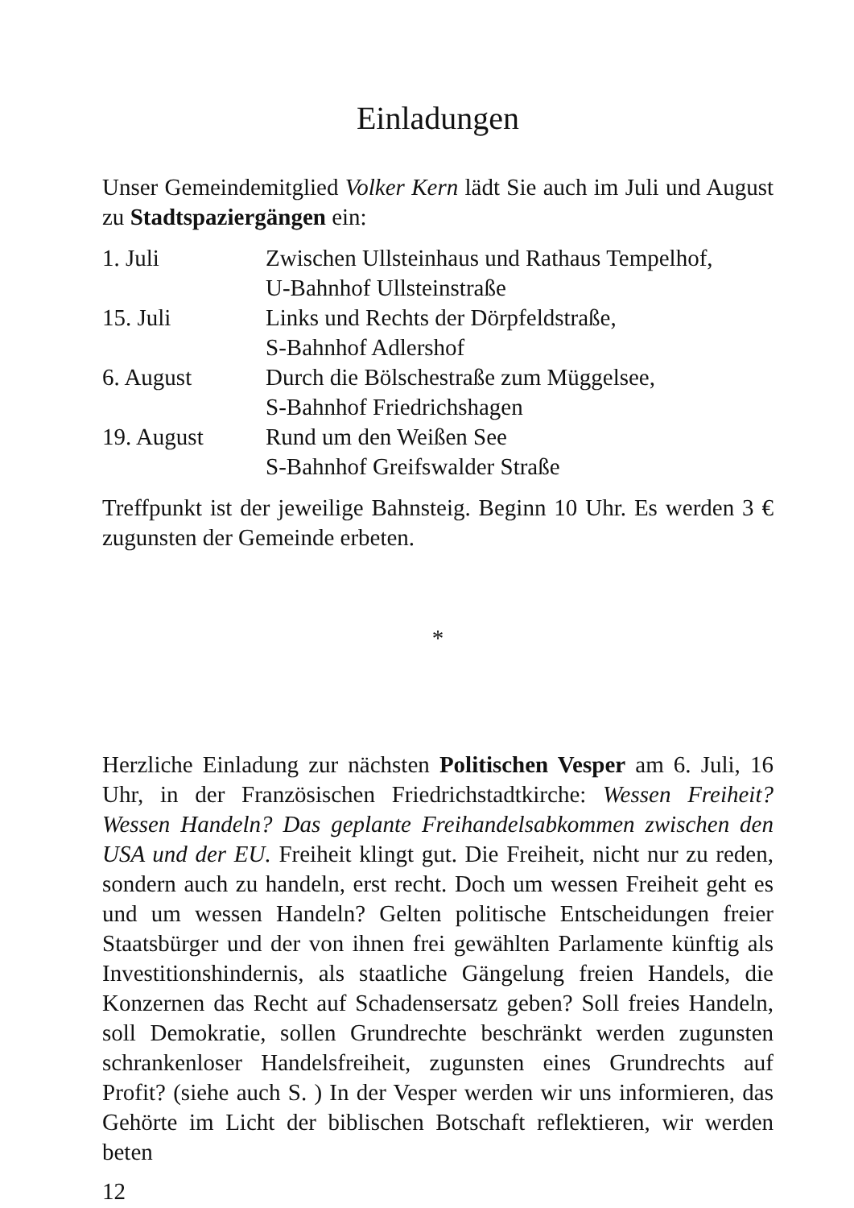Einladungen
Unser Gemeindemitglied Volker Kern lädt Sie auch im Juli und August zu Stadtspaziergängen ein:
| 1. Juli | Zwischen Ullsteinhaus und Rathaus Tempelhof, U-Bahnhof Ullsteinstraße |
| 15. Juli | Links und Rechts der Dörpfeldstraße, S-Bahnhof Adlershof |
| 6. August | Durch die Bölschestraße zum Müggelsee, S-Bahnhof Friedrichshagen |
| 19. August | Rund um den Weißen See S-Bahnhof Greifswalder Straße |
Treffpunkt ist der jeweilige Bahnsteig. Beginn 10 Uhr. Es werden 3 € zugunsten der Gemeinde erbeten.
*
Herzliche Einladung zur nächsten Politischen Vesper am 6. Juli, 16 Uhr, in der Französischen Friedrichstadtkirche: Wessen Freiheit? Wessen Handeln? Das geplante Freihandelsabkommen zwischen den USA und der EU. Freiheit klingt gut. Die Freiheit, nicht nur zu reden, sondern auch zu handeln, erst recht. Doch um wessen Freiheit geht es und um wessen Handeln? Gelten politische Entscheidungen freier Staatsbürger und der von ihnen frei gewählten Parlamente künftig als Investitionshindernis, als staatliche Gängelung freien Handels, die Konzernen das Recht auf Schadensersatz geben? Soll freies Handeln, soll Demokratie, sollen Grundrechte beschränkt werden zugunsten schrankenloser Handelsfreiheit, zugunsten eines Grundrechts auf Profit? (siehe auch S. ) In der Vesper werden wir uns informieren, das Gehörte im Licht der biblischen Botschaft reflektieren, wir werden beten
12